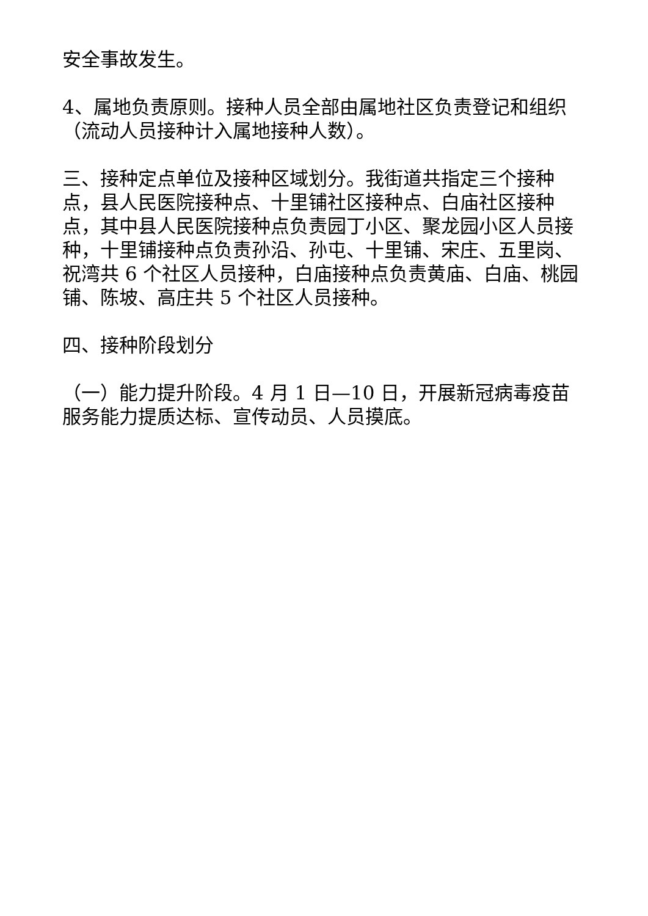安全事故发生。
4、属地负责原则。接种人员全部由属地社区负责登记和组织（流动人员接种计入属地接种人数）。
三、接种定点单位及接种区域划分。我街道共指定三个接种点，县人民医院接种点、十里铺社区接种点、白庙社区接种点，其中县人民医院接种点负责园丁小区、聚龙园小区人员接种，十里铺接种点负责孙沿、孙屯、十里铺、宋庄、五里岗、祝湾共 6 个社区人员接种，白庙接种点负责黄庙、白庙、桃园铺、陈坡、高庄共 5 个社区人员接种。
四、接种阶段划分
（一）能力提升阶段。4 月 1 日—10 日，开展新冠病毒疫苗服务能力提质达标、宣传动员、人员摸底。